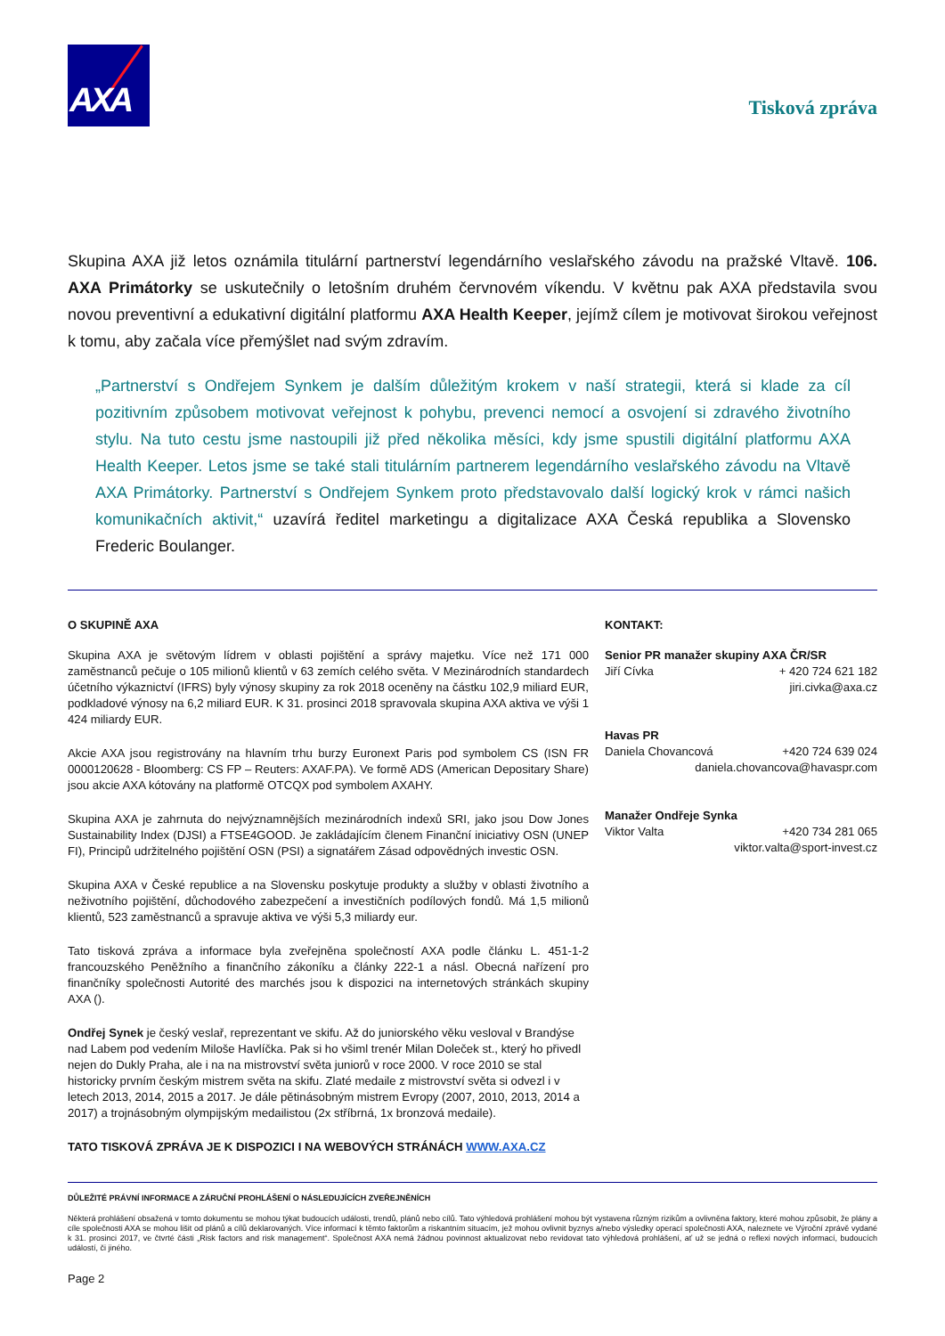AXA
Tisková zpráva
Skupina AXA již letos oznámila titulární partnerství legendárního veslařského závodu na pražské Vltavě. 106. AXA Primátorky se uskutečnily o letošním druhém červnovém víkendu. V květnu pak AXA představila svou novou preventivní a edukativní digitální platformu AXA Health Keeper, jejímž cílem je motivovat širokou veřejnost k tomu, aby začala více přemýšlet nad svým zdravím.
„Partnerství s Ondřejem Synkem je dalším důležitým krokem v naší strategii, která si klade za cíl pozitivním způsobem motivovat veřejnost k pohybu, prevenci nemocí a osvojení si zdravého životního stylu. Na tuto cestu jsme nastoupili již před několika měsíci, kdy jsme spustili digitální platformu AXA Health Keeper. Letos jsme se také stali titulárním partnerem legendárního veslařského závodu na Vltavě AXA Primátorky. Partnerství s Ondřejem Synkem proto představovalo další logický krok v rámci našich komunikačních aktivit,“ uzavírá ředitel marketingu a digitalizace AXA Česká republika a Slovensko Frederic Boulanger.
O SKUPINĚ AXA
Skupina AXA je světovým lídrem v oblasti pojištění a správy majetku. Více než 171 000 zaměstnanců pečuje o 105 milionů klientů v 63 zemích celého světa. V Mezinárodních standardech účetního výkaznictví (IFRS) byly výnosy skupiny za rok 2018 oceněny na částku 102,9 miliard EUR, podkladové výnosy na 6,2 miliard EUR. K 31. prosinci 2018 spravovala skupina AXA aktiva ve výši 1 424 miliardy EUR.
Akcie AXA jsou registrovány na hlavním trhu burzy Euronext Paris pod symbolem CS (ISN FR 0000120628 - Bloomberg: CS FP – Reuters: AXAF.PA). Ve formě ADS (American Depositary Share) jsou akcie AXA kótovány na platformě OTCQX pod symbolem AXAHY.
Skupina AXA je zahrnuta do nejvýznamnějších mezinárodních indexů SRI, jako jsou Dow Jones Sustainability Index (DJSI) a FTSE4GOOD. Je zakládajícím členem Finanční iniciativy OSN (UNEP FI), Principů udržitelného pojištění OSN (PSI) a signatářem Zásad odpovědných investic OSN.
Skupina AXA v České republice a na Slovensku poskytuje produkty a služby v oblasti životního a neživotního pojištění, důchodového zabezpečení a investičních podílových fondů. Má 1,5 milionů klientů, 523 zaměstnanců a spravuje aktiva ve výši 5,3 miliardy eur.
Tato tisková zpráva a informace byla zveřejněna společností AXA podle článku L. 451-1-2 francouzského Peněžního a finančního zákoníku a články 222-1 a násl. Obecná nařízení pro finančníky společnosti Autorité des marchés jsou k dispozici na internetových stránkách skupiny AXA ().
Ondřej Synek je český veslař, reprezentant ve skifu. Až do juniorského věku vesloval v Brandýse nad Labem pod vedením Miloše Havlíčka. Pak si ho všiml trenér Milan Doleček st., který ho přivedl nejen do Dukly Praha, ale i na na mistrovství světa juniorů v roce 2000. V roce 2010 se stal historicky prvním českým mistrem světa na skifu. Zlaté medaile z mistrovství světa si odvezl i v letech 2013, 2014, 2015 a 2017. Je dále pětinásobným mistrem Evropy (2007, 2010, 2013, 2014 a 2017) a trojnásobným olympijským medailistou (2x stříbrná, 1x bronzová medaile).
TATO TISKOVÁ ZPRÁVA JE K DISPOZICI I NA WEBOVÝCH STRÁNÁCH WWW.AXA.CZ
KONTAKT:
Senior PR manažer skupiny AXA ČR/SR
Jiří Cívka + 420 724 621 182
jiri.civka@axa.cz
Havas PR
Daniela Chovancová +420 724 639 024
daniela.chovancova@havaspr.com
Manažer Ondřeje Synka
Viktor Valta +420 734 281 065
viktor.valta@sport-invest.cz
DŮLEŽITÉ PRÁVNÍ INFORMACE A ZÁRUČNÍ PROHLÁŠENÍ O NÁSLEDUJÍCÍCH ZVEŘEJNĚNÍCH
Některá prohlášení obsažená v tomto dokumentu se mohou týkat budoucích události, trendů, plánů nebo cílů. Tato výhledová prohlášení mohou být vystavena různým rizikům a ovlivněna faktory, které mohou způsobit, že plány a cíle společnosti AXA se mohou lišit od plánů a cílů deklarovaných. Více informací k těmto faktorům a riskantním situacím, jež mohou ovlivnit byznys a/nebo výsledky operací společnosti AXA, naleznete ve Výroční zprávě vydané k 31. prosinci 2017, ve čtvrté části „Risk factors and risk management“. Společnost AXA nemá žádnou povinnost aktualizovat nebo revidovat tato výhledová prohlášení, ať už se jedná o reflexi nových informací, budoucích událostí, či jiného.
Page 2